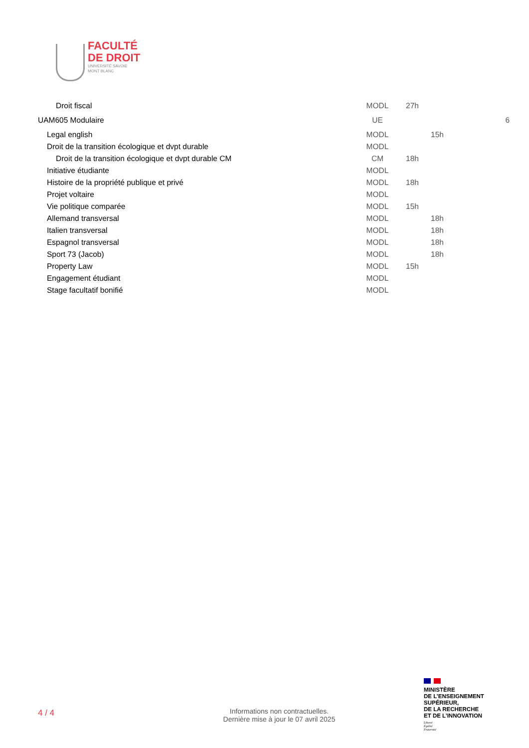FACULTÉ
DE DROIT
UNIVERSITÉ SAVOIE
MONT BLANC
| Droit fiscal | MODL | 27h | | |
| UAM605 Modulaire | UE | | | 6 |
| Legal english | MODL | | 15h | |
| Droit de la transition écologique et dvpt durable | MODL | | | |
| Droit de la transition écologique et dvpt durable CM | CM | 18h | | |
| Initiative étudiante | MODL | | | |
| Histoire de la propriété publique et privé | MODL | 18h | | |
| Projet voltaire | MODL | | | |
| Vie politique comparée | MODL | 15h | | |
| Allemand transversal | MODL | | 18h | |
| Italien transversal | MODL | | 18h | |
| Espagnol transversal | MODL | | 18h | |
| Sport 73 (Jacob) | MODL | | 18h | |
| Property Law | MODL | 15h | | |
| Engagement étudiant | MODL | | | |
| Stage facultatif bonifié | MODL | | | |
4 / 4
Informations non contractuelles.
Dernière mise à jour le 07 avril 2025
MINISTÈRE
DE L’ENSEIGNEMENT
SUPÉRIEUR,
DE LA RECHERCHE
ET DE L’INNOVATION
Liberté
Égalité
Fraternité